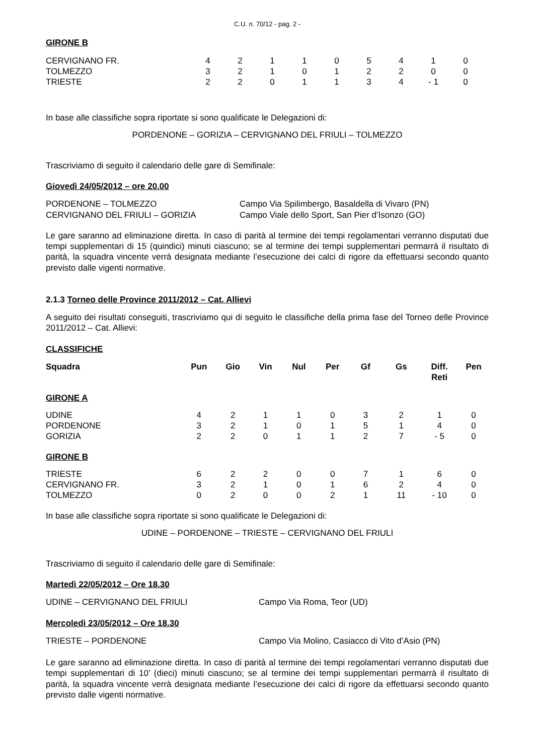C.U. n. 70/12 - pag. 2 -
GIRONE B
| CERVIGNANO FR. | 4 | 2 | 1 | 1 | 0 | 5 | 4 | 1 | 0 |
| TOLMEZZO | 3 | 2 | 1 | 0 | 1 | 2 | 2 | 0 | 0 |
| TRIESTE | 2 | 2 | 0 | 1 | 1 | 3 | 4 | - 1 | 0 |
In base alle classifiche sopra riportate si sono qualificate le Delegazioni di:
PORDENONE – GORIZIA – CERVIGNANO DEL FRIULI – TOLMEZZO
Trascriviamo di seguito il calendario delle gare di Semifinale:
Giovedì 24/05/2012 – ore 20.00
| PORDENONE – TOLMEZZO | Campo Via Spilimbergo, Basaldella di Vivaro (PN) |
| CERVIGNANO DEL FRIULI – GORIZIA | Campo Viale dello Sport, San Pier d’Isonzo (GO) |
Le gare saranno ad eliminazione diretta. In caso di parità al termine dei tempi regolamentari verranno disputati due tempi supplementari di 15 (quindici) minuti ciascuno; se al termine dei tempi supplementari permarrà il risultato di parità, la squadra vincente verrà designata mediante l’esecuzione dei calci di rigore da effettuarsi secondo quanto previsto dalle vigenti normative.
2.1.3 Torneo delle Province 2011/2012 – Cat. Allievi
A seguito dei risultati conseguiti, trascriviamo qui di seguito le classifiche della prima fase del Torneo delle Province 2011/2012 – Cat. Allievi:
CLASSIFICHE
| Squadra | Pun | Gio | Vin | Nul | Per | Gf | Gs | Diff. Reti | Pen |
| --- | --- | --- | --- | --- | --- | --- | --- | --- | --- |
| GIRONE A | | | | | | | | | |
| UDINE | 4 | 2 | 1 | 1 | 0 | 3 | 2 | 1 | 0 |
| PORDENONE | 3 | 2 | 1 | 0 | 1 | 5 | 1 | 4 | 0 |
| GORIZIA | 2 | 2 | 0 | 1 | 1 | 2 | 7 | - 5 | 0 |
| GIRONE B | | | | | | | | | |
| TRIESTE | 6 | 2 | 2 | 0 | 0 | 7 | 1 | 6 | 0 |
| CERVIGNANO FR. | 3 | 2 | 1 | 0 | 1 | 6 | 2 | 4 | 0 |
| TOLMEZZO | 0 | 2 | 0 | 0 | 2 | 1 | 11 | - 10 | 0 |
In base alle classifiche sopra riportate si sono qualificate le Delegazioni di:
UDINE – PORDENONE – TRIESTE – CERVIGNANO DEL FRIULI
Trascriviamo di seguito il calendario delle gare di Semifinale:
Martedì 22/05/2012 – Ore 18.30
| UDINE – CERVIGNANO DEL FRIULI | Campo Via Roma, Teor (UD) |
Mercoledì 23/05/2012 – Ore 18.30
| TRIESTE – PORDENONE | Campo Via Molino, Casiacco di Vito d’Asio (PN) |
Le gare saranno ad eliminazione diretta. In caso di parità al termine dei tempi regolamentari verranno disputati due tempi supplementari di 10’ (dieci) minuti ciascuno; se al termine dei tempi supplementari permarrà il risultato di parità, la squadra vincente verrà designata mediante l’esecuzione dei calci di rigore da effettuarsi secondo quanto previsto dalle vigenti normative.